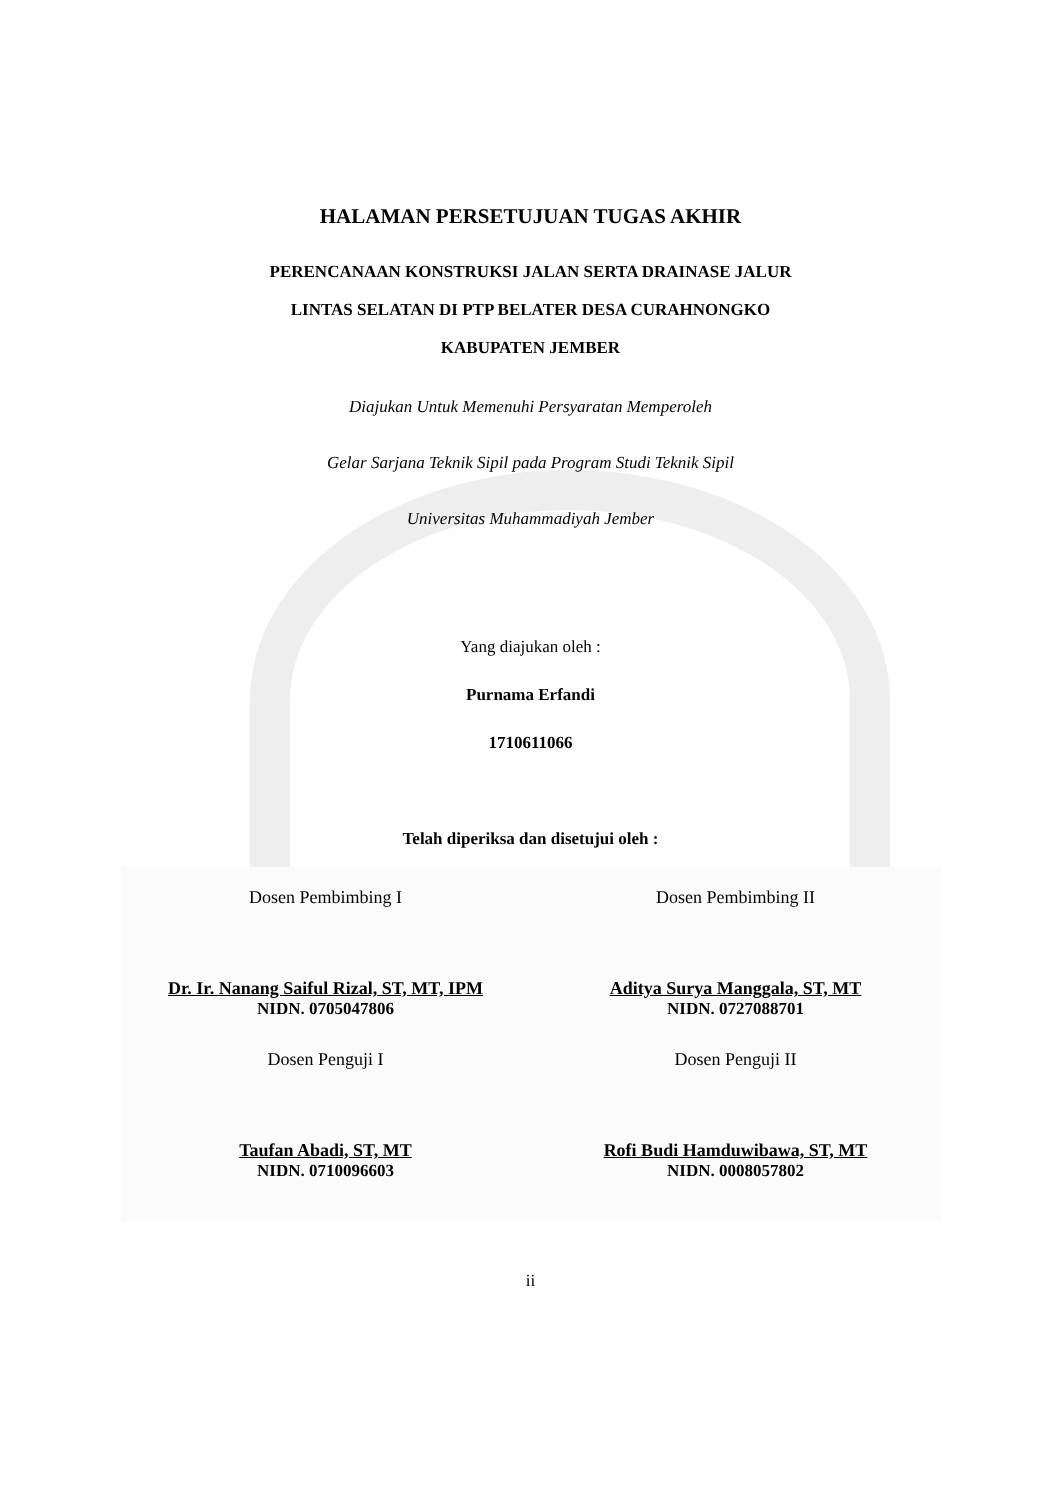HALAMAN PERSETUJUAN TUGAS AKHIR
PERENCANAAN KONSTRUKSI JALAN SERTA DRAINASE JALUR
LINTAS SELATAN DI PTP BELATER DESA CURAHNONGKO
KABUPATEN JEMBER
Diajukan Untuk Memenuhi Persyaratan Memperoleh
Gelar Sarjana Teknik Sipil pada Program Studi Teknik Sipil
Universitas Muhammadiyah Jember
Yang diajukan oleh :
Purnama Erfandi
1710611066
Telah diperiksa dan disetujui oleh :
Dosen Pembimbing I
Dr. Ir. Nanang Saiful Rizal, ST, MT, IPM
NIDN. 0705047806
Dosen Penguji I
Taufan Abadi, ST, MT
NIDN. 0710096603
Dosen Pembimbing II
Aditya Surya Manggala, ST, MT
NIDN. 0727088701
Dosen Penguji II
Rofi Budi Hamduwibawa, ST, MT
NIDN. 0008057802
ii